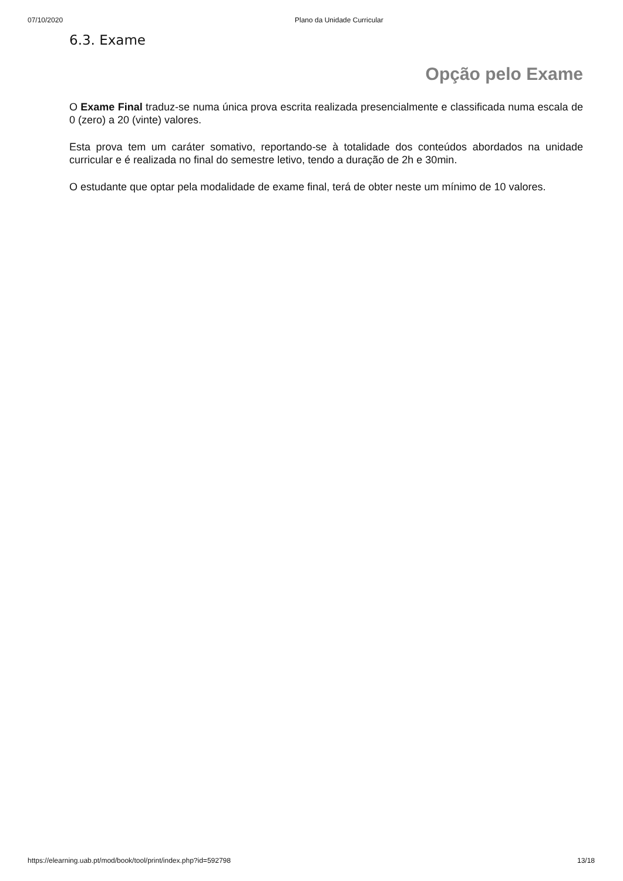07/10/2020 Plano da Unidade Curricular
6.3. Exame
Opção pelo Exame
O Exame Final traduz-se numa única prova escrita realizada presencialmente e classificada numa escala de 0 (zero) a 20 (vinte) valores.
Esta prova tem um caráter somativo, reportando-se à totalidade dos conteúdos abordados na unidade curricular e é realizada no final do semestre letivo, tendo a duração de 2h e 30min.
O estudante que optar pela modalidade de exame final, terá de obter neste um mínimo de 10 valores.
https://elearning.uab.pt/mod/book/tool/print/index.php?id=592798 13/18